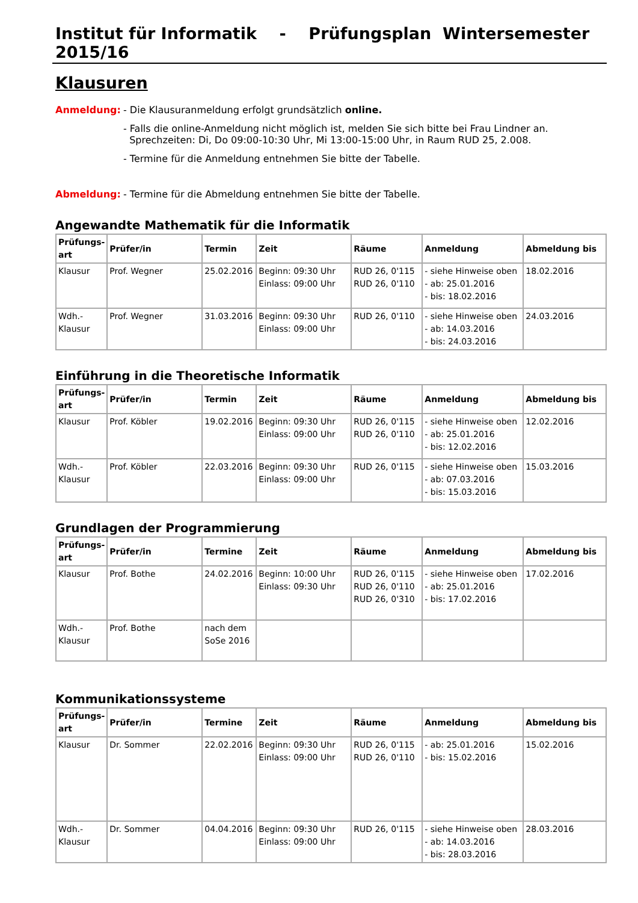Institut für Informatik - Prüfungsplan Wintersemester 2015/16
Klausuren
Anmeldung: - Die Klausuranmeldung erfolgt grundsätzlich online.
- Falls die online-Anmeldung nicht möglich ist, melden Sie sich bitte bei Frau Lindner an.
Sprechzeiten: Di, Do 09:00-10:30 Uhr, Mi 13:00-15:00 Uhr, in Raum RUD 25, 2.008.
- Termine für die Anmeldung entnehmen Sie bitte der Tabelle.
Abmeldung: - Termine für die Abmeldung entnehmen Sie bitte der Tabelle.
Angewandte Mathematik für die Informatik
| Prüfungs- art | Prüfer/in | Termin | Zeit | Räume | Anmeldung | Abmeldung bis |
| --- | --- | --- | --- | --- | --- | --- |
| Klausur | Prof. Wegner | 25.02.2016 | Beginn: 09:30 Uhr Einlass: 09:00 Uhr | RUD 26, 0'115 RUD 26, 0'110 | - siehe Hinweise oben - ab: 25.01.2016 - bis: 18.02.2016 | 18.02.2016 |
| Wdh.- Klausur | Prof. Wegner | 31.03.2016 | Beginn: 09:30 Uhr Einlass: 09:00 Uhr | RUD 26, 0'110 | - siehe Hinweise oben - ab: 14.03.2016 - bis: 24.03.2016 | 24.03.2016 |
Einführung in die Theoretische Informatik
| Prüfungs- art | Prüfer/in | Termin | Zeit | Räume | Anmeldung | Abmeldung bis |
| --- | --- | --- | --- | --- | --- | --- |
| Klausur | Prof. Köbler | 19.02.2016 | Beginn: 09:30 Uhr Einlass: 09:00 Uhr | RUD 26, 0'115 RUD 26, 0'110 | - siehe Hinweise oben - ab: 25.01.2016 - bis: 12.02.2016 | 12.02.2016 |
| Wdh.- Klausur | Prof. Köbler | 22.03.2016 | Beginn: 09:30 Uhr Einlass: 09:00 Uhr | RUD 26, 0'115 | - siehe Hinweise oben - ab: 07.03.2016 - bis: 15.03.2016 | 15.03.2016 |
Grundlagen der Programmierung
| Prüfungs- art | Prüfer/in | Termine | Zeit | Räume | Anmeldung | Abmeldung bis |
| --- | --- | --- | --- | --- | --- | --- |
| Klausur | Prof. Bothe | 24.02.2016 | Beginn: 10:00 Uhr Einlass: 09:30 Uhr | RUD 26, 0'115 RUD 26, 0'110 RUD 26, 0'310 | - siehe Hinweise oben - ab: 25.01.2016 - bis: 17.02.2016 | 17.02.2016 |
| Wdh.- Klausur | Prof. Bothe | nach dem SoSe 2016 | | | | |
Kommunikationssysteme
| Prüfungs- art | Prüfer/in | Termine | Zeit | Räume | Anmeldung | Abmeldung bis |
| --- | --- | --- | --- | --- | --- | --- |
| Klausur | Dr. Sommer | 22.02.2016 | Beginn: 09:30 Uhr Einlass: 09:00 Uhr | RUD 26, 0'115 RUD 26, 0'110 | - ab: 25.01.2016 - bis: 15.02.2016 | 15.02.2016 |
| Wdh.- Klausur | Dr. Sommer | 04.04.2016 | Beginn: 09:30 Uhr Einlass: 09:00 Uhr | RUD 26, 0'115 | - siehe Hinweise oben - ab: 14.03.2016 - bis: 28.03.2016 | 28.03.2016 |